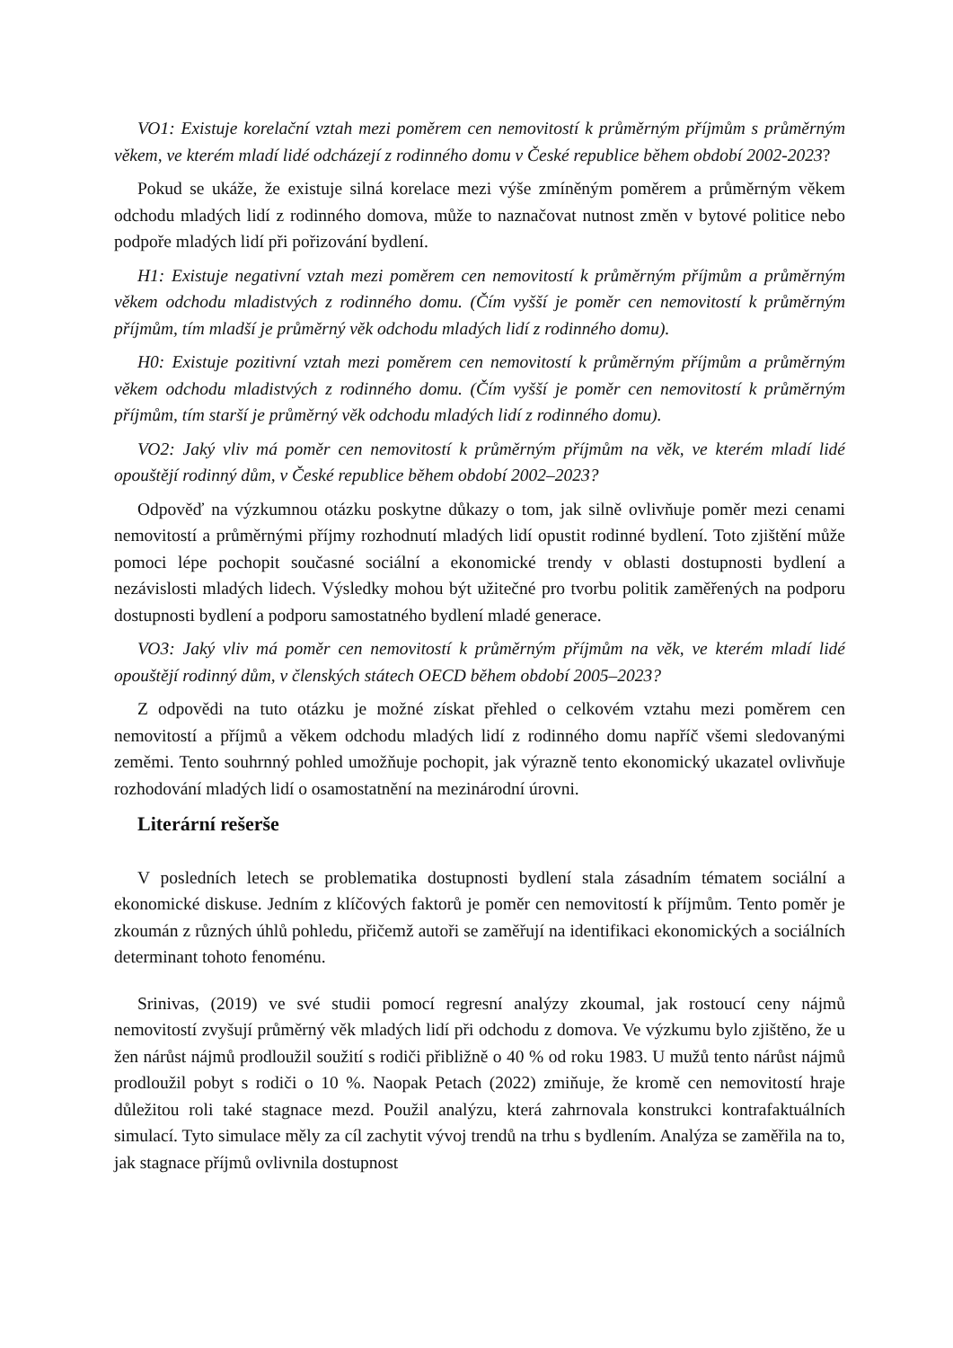VO1: Existuje korelační vztah mezi poměrem cen nemovitostí k průměrným příjmům s průměrným věkem, ve kterém mladí lidé odcházejí z rodinného domu v České republice během období 2002-2023?
Pokud se ukáže, že existuje silná korelace mezi výše zmíněným poměrem a průměrným věkem odchodu mladých lidí z rodinného domova, může to naznačovat nutnost změn v bytové politice nebo podpoře mladých lidí při pořizování bydlení.
H1: Existuje negativní vztah mezi poměrem cen nemovitostí k průměrným příjmům a průměrným věkem odchodu mladistvých z rodinného domu. (Čím vyšší je poměr cen nemovitostí k průměrným příjmům, tím mladší je průměrný věk odchodu mladých lidí z rodinného domu).
H0: Existuje pozitivní vztah mezi poměrem cen nemovitostí k průměrným příjmům a průměrným věkem odchodu mladistvých z rodinného domu. (Čím vyšší je poměr cen nemovitostí k průměrným příjmům, tím starší je průměrný věk odchodu mladých lidí z rodinného domu).
VO2: Jaký vliv má poměr cen nemovitostí k průměrným příjmům na věk, ve kterém mladí lidé opouštějí rodinný dům, v České republice během období 2002–2023?
Odpověď na výzkumnou otázku poskytne důkazy o tom, jak silně ovlivňuje poměr mezi cenami nemovitostí a průměrnými příjmy rozhodnutí mladých lidí opustit rodinné bydlení. Toto zjištění může pomoci lépe pochopit současné sociální a ekonomické trendy v oblasti dostupnosti bydlení a nezávislosti mladých lidech. Výsledky mohou být užitečné pro tvorbu politik zaměřených na podporu dostupnosti bydlení a podporu samostatného bydlení mladé generace.
VO3: Jaký vliv má poměr cen nemovitostí k průměrným příjmům na věk, ve kterém mladí lidé opouštějí rodinný dům, v členských státech OECD během období 2005–2023?
Z odpovědi na tuto otázku je možné získat přehled o celkovém vztahu mezi poměrem cen nemovitostí a příjmů a věkem odchodu mladých lidí z rodinného domu napříč všemi sledovanými zeměmi. Tento souhrnný pohled umožňuje pochopit, jak výrazně tento ekonomický ukazatel ovlivňuje rozhodování mladých lidí o osamostatnění na mezinárodní úrovni.
Literární rešerše
V posledních letech se problematika dostupnosti bydlení stala zásadním tématem sociální a ekonomické diskuse. Jedním z klíčových faktorů je poměr cen nemovitostí k příjmům. Tento poměr je zkoumán z různých úhlů pohledu, přičemž autoři se zaměřují na identifikaci ekonomických a sociálních determinant tohoto fenoménu.
Srinivas, (2019) ve své studii pomocí regresní analýzy zkoumal, jak rostoucí ceny nájmů nemovitostí zvyšují průměrný věk mladých lidí při odchodu z domova. Ve výzkumu bylo zjištěno, že u žen nárůst nájmů prodloužil soužití s rodiči přibližně o 40 % od roku 1983. U mužů tento nárůst nájmů prodloužil pobyt s rodiči o 10 %. Naopak Petach (2022) zmiňuje, že kromě cen nemovitostí hraje důležitou roli také stagnace mezd. Použil analýzu, která zahrnovala konstrukci kontrafaktuálních simulací. Tyto simulace měly za cíl zachytit vývoj trendů na trhu s bydlením. Analýza se zaměřila na to, jak stagnace příjmů ovlivnila dostupnost